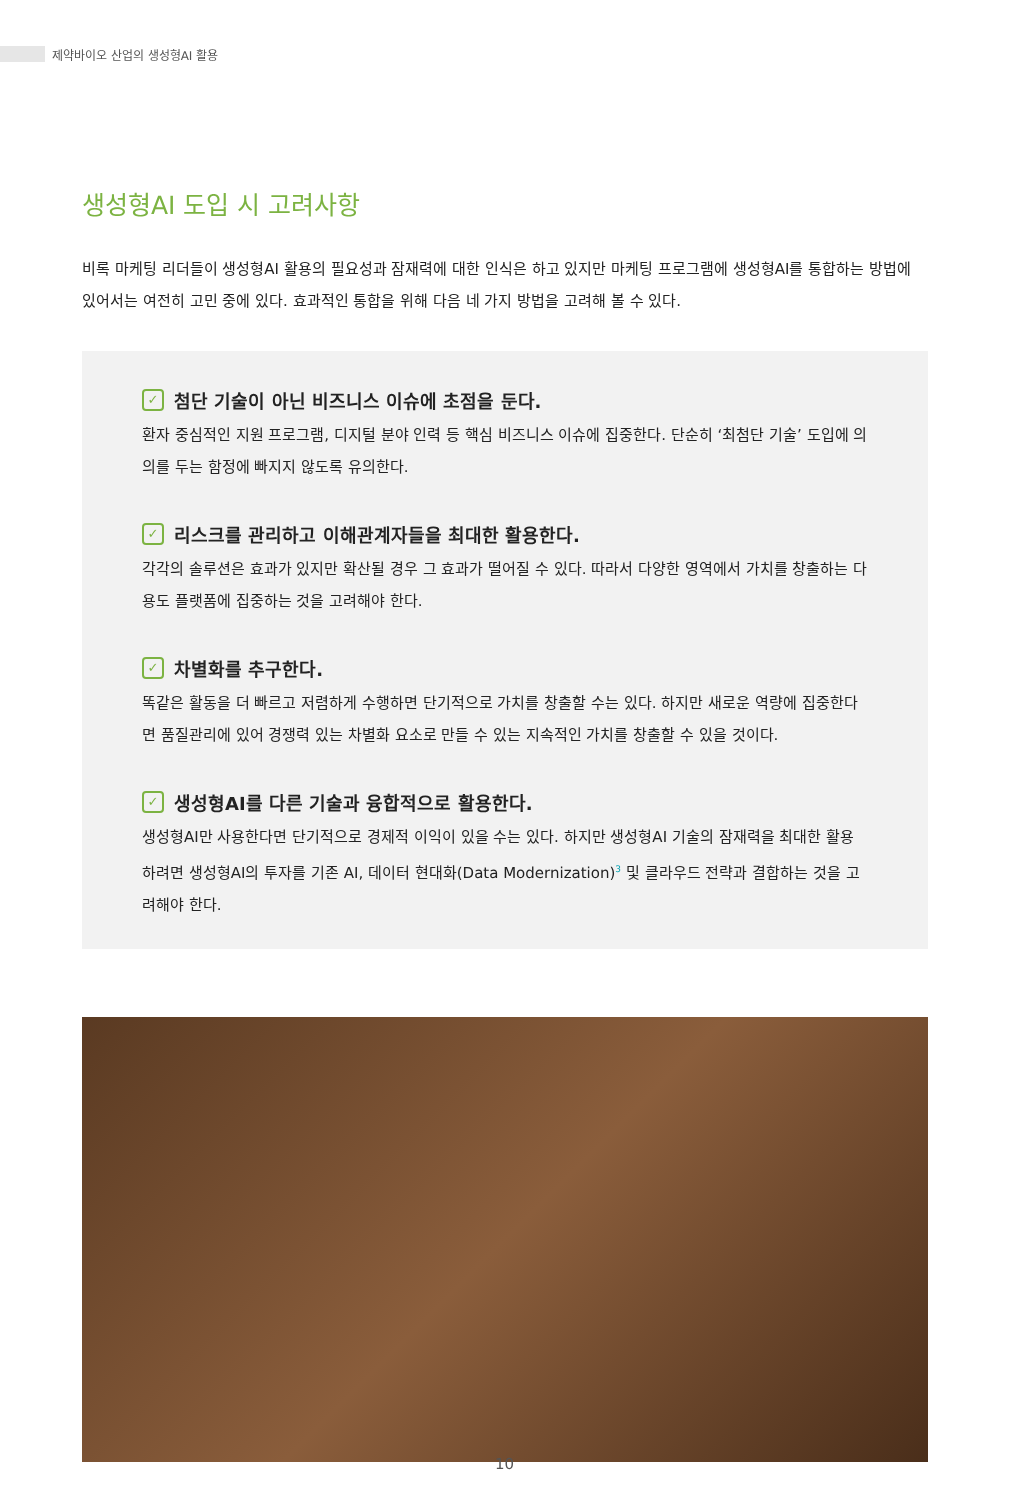제약바이오 산업의 생성형AI 활용
생성형AI 도입 시 고려사항
비록 마케팅 리더들이 생성형AI 활용의 필요성과 잠재력에 대한 인식은 하고 있지만 마케팅 프로그램에 생성형AI를 통합하는 방법에 있어서는 여전히 고민 중에 있다. 효과적인 통합을 위해 다음 네 가지 방법을 고려해 볼 수 있다.
✓ 첨단 기술이 아닌 비즈니스 이슈에 초점을 둔다.
환자 중심적인 지원 프로그램, 디지털 분야 인력 등 핵심 비즈니스 이슈에 집중한다. 단순히 ‘최첨단 기술’ 도입에 의의를 두는 함정에 빠지지 않도록 유의한다.
✓ 리스크를 관리하고 이해관계자들을 최대한 활용한다.
각각의 솔루션은 효과가 있지만 확산될 경우 그 효과가 떨어질 수 있다. 따라서 다양한 영역에서 가치를 창출하는 다용도 플랫폼에 집중하는 것을 고려해야 한다.
✓ 차별화를 추구한다.
똑같은 활동을 더 빠르고 저렴하게 수행하면 단기적으로 가치를 창출할 수는 있다. 하지만 새로운 역량에 집중한다면 품질관리에 있어 경쟁력 있는 차별화 요소로 만들 수 있는 지속적인 가치를 창출할 수 있을 것이다.
✓ 생성형AI를 다른 기술과 융합적으로 활용한다.
생성형AI만 사용한다면 단기적으로 경제적 이익이 있을 수는 있다. 하지만 생성형AI 기술의 잠재력을 최대한 활용하려면 생성형AI의 투자를 기존 AI, 데이터 현대화(Data Modernization)<sup>3</sup> 및 클라우드 전략과 결합하는 것을 고려해야 한다.
10